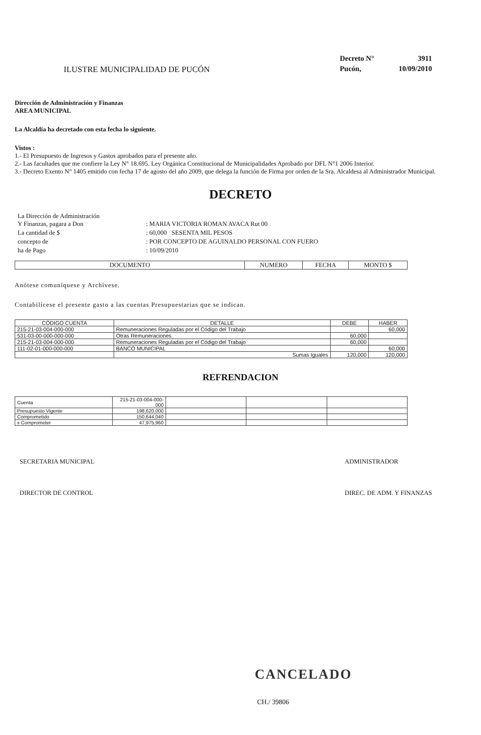ILUSTRE MUNICIPALIDAD DE PUCÓN
| Decreto N° | 3911 |
| Pucón, | 10/09/2010 |
Dirección de Administración y Finanzas
AREA MUNICIPAL
La Alcaldía ha decretado con esta fecha lo siguiente.
Vistos :
1.- El Presupuesto de Ingresos y Gastos aprobados para el presente año.
2.- Las facultades que me confiere la Ley N° 18.695. Ley Orgánica Constitucional de Municipalidades Aprobado por DFL N°1 2006 Interior.
3.- Decreto Exento N° 1405 emitido con fecha 17 de agosto del año 2009, que delega la función de Firma por orden de la Sra. Alcaldesa al Administrador Municipal.
DECRETO
| La Dirección de Administración Y Finanzas, pagara a Don | : MARIA VICTORIA ROMAN AVACA Rut 00 |
| La cantidad de $ | : 60,000 SESENTA MIL PESOS |
| concepto de | : POR CONCEPTO DE AGUINALDO PERSONAL CON FUERO |
| ha de Pago | : 10/09/2010 |
| DOCUMENTO | NUMERO | FECHA | MONTO $ |
| --- | --- | --- | --- |
Anótese comuníquese y Archívese.
Contabilícese el presente gasto a las cuentas Presupuestarias que se indican.
| CÓDIGO CUENTA | DETALLE | DEBE | HABER |
| --- | --- | --- | --- |
| 215-21-03-004-000-000 | Remuneraciones Reguladas por el Código del Trabajo | | 60,000 |
| 531-03-00-000-000-000 | Otras Remuneraciones | 60,000 | |
| 215-21-03-004-000-000 | Remuneraciones Reguladas por el Código del Trabajo | 60,000 | |
| 111-02-01-000-000-000 | BANCO MUNICIPAL | | 60,000 |
| | Sumas Iguales | 120,000 | 120,000 |
REFRENDACION
| Cuenta | 215-21-03-004-000-000 | | | |
| Presupuesto Vigente | 198,620,000 | | | |
| Comprometido | 150,644,040 | | | |
| x Comprometer | 47,975,960 | | | |
SECRETARIA MUNICIPAL
DIRECTOR DE CONTROL
ADMINISTRADOR
DIREC. DE ADM. Y FINANZAS
CANCELADO
CH./ 39806